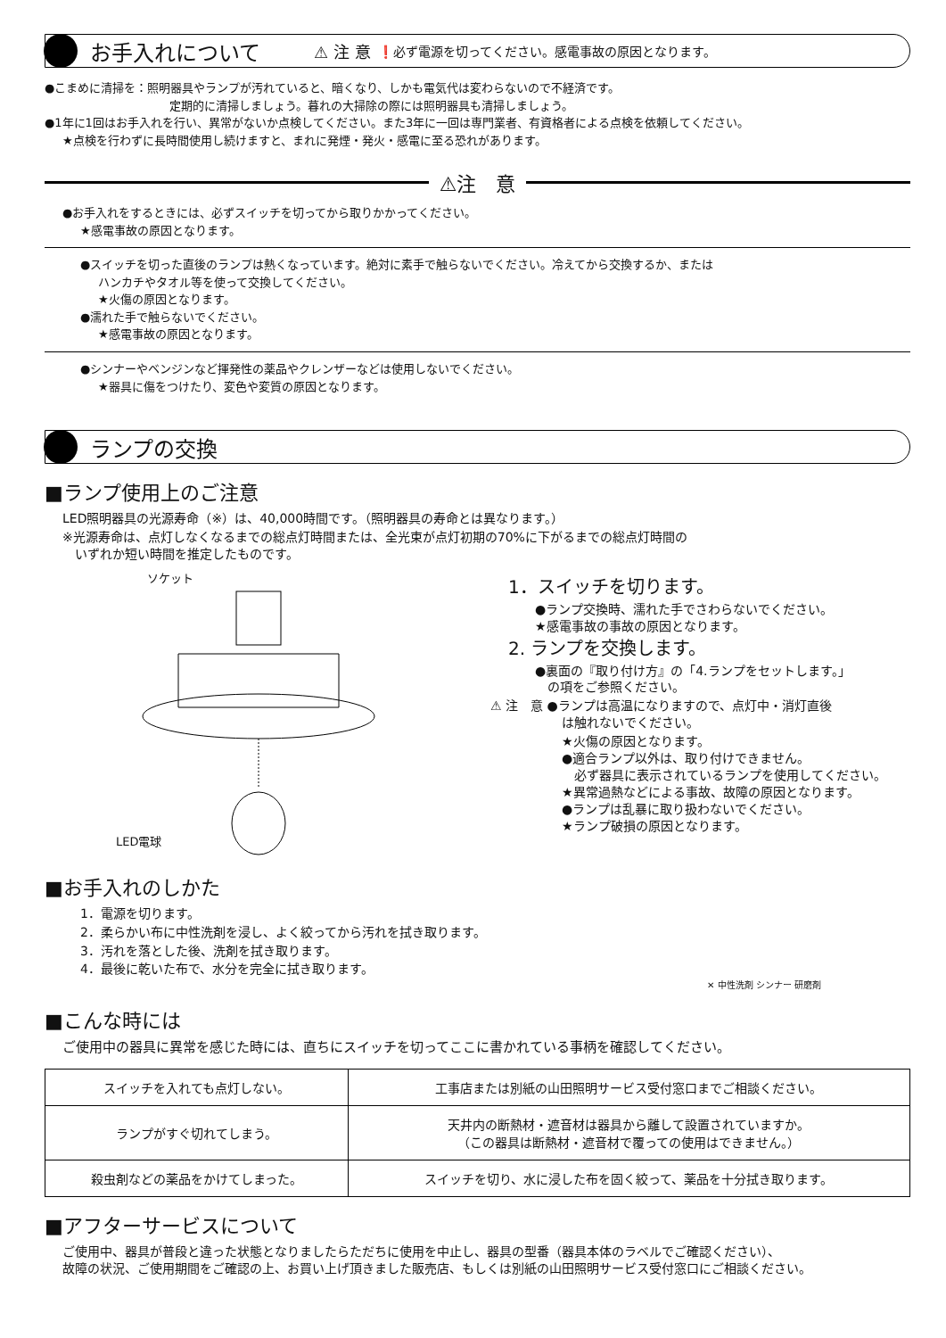お手入れについて
⚠ 注 意 ❗必ず電源を切ってください。感電事故の原因となります。
●こまめに清掃を：照明器具やランプが汚れていると、暗くなり、しかも電気代は変わらないので不経済です。
定期的に清掃しましょう。暮れの大掃除の際には照明器具も清掃しましょう。
●1年に1回はお手入れを行い、異常がないか点検してください。また3年に一回は専門業者、有資格者による点検を依頼してください。
★点検を行わずに長時間使用し続けますと、まれに発煙・発火・感電に至る恐れがあります。
⚠注　意
●お手入れをするときには、必ずスイッチを切ってから取りかかってください。
★感電事故の原因となります。
●スイッチを切った直後のランプは熱くなっています。絶対に素手で触らないでください。冷えてから交換するか、または
ハンカチやタオル等を使って交換してください。
★火傷の原因となります。
●濡れた手で触らないでください。
★感電事故の原因となります。
●シンナーやベンジンなど揮発性の薬品やクレンザーなどは使用しないでください。
★器具に傷をつけたり、変色や変質の原因となります。
ランプの交換
■ランプ使用上のご注意
LED照明器具の光源寿命（※）は、40,000時間です。（照明器具の寿命とは異なります。）
※光源寿命は、点灯しなくなるまでの総点灯時間または、全光束が点灯初期の70%に下がるまでの総点灯時間の
　いずれか短い時間を推定したものです。
ソケット
LED電球
1．スイッチを切ります。
●ランプ交換時、濡れた手でさわらないでください。
★感電事故の事故の原因となります。
2. ランプを交換します。
●裏面の『取り付け方』の「4.ランプをセットします。」
　の項をご参照ください。
⚠ 注　意 ●ランプは高温になりますので、点灯中・消灯直後
は触れないでください。
★火傷の原因となります。
●適合ランプ以外は、取り付けできません。
　必ず器具に表示されているランプを使用してください。
★異常過熱などによる事故、故障の原因となります。
●ランプは乱暴に取り扱わないでください。
★ランプ破損の原因となります。
■お手入れのしかた
1．電源を切ります。
2．柔らかい布に中性洗剤を浸し、よく絞ってから汚れを拭き取ります。
3．汚れを落とした後、洗剤を拭き取ります。
4．最後に乾いた布で、水分を完全に拭き取ります。
✕ 中性洗剤 シンナー 研磨剤
■こんな時には
ご使用中の器具に異常を感じた時には、直ちにスイッチを切ってここに書かれている事柄を確認してください。
| スイッチを入れても点灯しない。 | 工事店または別紙の山田照明サービス受付窓口までご相談ください。 |
| ランプがすぐ切れてしまう。 | 天井内の断熱材・遮音材は器具から離して設置されていますか。 （この器具は断熱材・遮音材で覆っての使用はできません。） |
| 殺虫剤などの薬品をかけてしまった。 | スイッチを切り、水に浸した布を固く絞って、薬品を十分拭き取ります。 |
■アフターサービスについて
ご使用中、器具が普段と違った状態となりましたらただちに使用を中止し、器具の型番（器具本体のラベルでご確認ください）、
故障の状況、ご使用期間をご確認の上、お買い上げ頂きました販売店、もしくは別紙の山田照明サービス受付窓口にご相談ください。